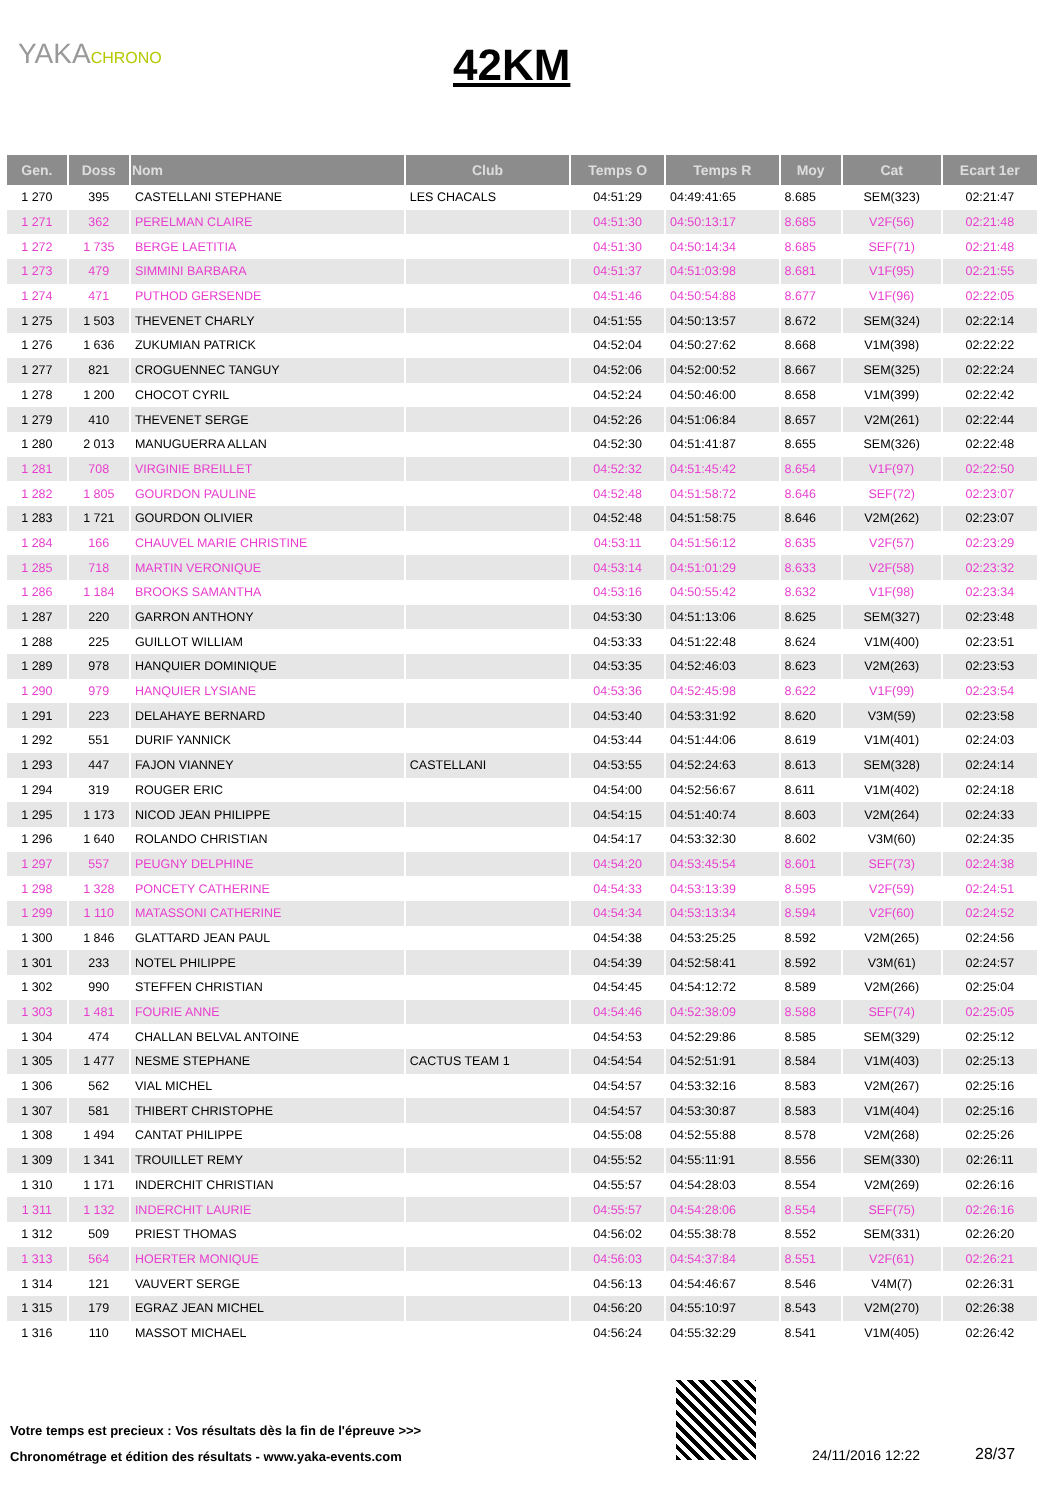YAKACHRONO
42KM
| Gen. | Doss | Nom | Club | Temps O | Temps R | Moy | Cat | Ecart 1er |
| --- | --- | --- | --- | --- | --- | --- | --- | --- |
| 1 270 | 395 | CASTELLANI STEPHANE | LES CHACALS | 04:51:29 | 04:49:41:65 | 8.685 | SEM(323) | 02:21:47 |
| 1 271 | 362 | PERELMAN CLAIRE | | 04:51:30 | 04:50:13:17 | 8.685 | V2F(56) | 02:21:48 |
| 1 272 | 1 735 | BERGE LAETITIA | | 04:51:30 | 04:50:14:34 | 8.685 | SEF(71) | 02:21:48 |
| 1 273 | 479 | SIMMINI BARBARA | | 04:51:37 | 04:51:03:98 | 8.681 | V1F(95) | 02:21:55 |
| 1 274 | 471 | PUTHOD GERSENDE | | 04:51:46 | 04:50:54:88 | 8.677 | V1F(96) | 02:22:05 |
| 1 275 | 1 503 | THEVENET CHARLY | | 04:51:55 | 04:50:13:57 | 8.672 | SEM(324) | 02:22:14 |
| 1 276 | 1 636 | ZUKUMIAN PATRICK | | 04:52:04 | 04:50:27:62 | 8.668 | V1M(398) | 02:22:22 |
| 1 277 | 821 | CROGUENNEC TANGUY | | 04:52:06 | 04:52:00:52 | 8.667 | SEM(325) | 02:22:24 |
| 1 278 | 1 200 | CHOCOT CYRIL | | 04:52:24 | 04:50:46:00 | 8.658 | V1M(399) | 02:22:42 |
| 1 279 | 410 | THEVENET SERGE | | 04:52:26 | 04:51:06:84 | 8.657 | V2M(261) | 02:22:44 |
| 1 280 | 2 013 | MANUGUERRA ALLAN | | 04:52:30 | 04:51:41:87 | 8.655 | SEM(326) | 02:22:48 |
| 1 281 | 708 | VIRGINIE BREILLET | | 04:52:32 | 04:51:45:42 | 8.654 | V1F(97) | 02:22:50 |
| 1 282 | 1 805 | GOURDON PAULINE | | 04:52:48 | 04:51:58:72 | 8.646 | SEF(72) | 02:23:07 |
| 1 283 | 1 721 | GOURDON OLIVIER | | 04:52:48 | 04:51:58:75 | 8.646 | V2M(262) | 02:23:07 |
| 1 284 | 166 | CHAUVEL MARIE CHRISTINE | | 04:53:11 | 04:51:56:12 | 8.635 | V2F(57) | 02:23:29 |
| 1 285 | 718 | MARTIN VERONIQUE | | 04:53:14 | 04:51:01:29 | 8.633 | V2F(58) | 02:23:32 |
| 1 286 | 1 184 | BROOKS SAMANTHA | | 04:53:16 | 04:50:55:42 | 8.632 | V1F(98) | 02:23:34 |
| 1 287 | 220 | GARRON ANTHONY | | 04:53:30 | 04:51:13:06 | 8.625 | SEM(327) | 02:23:48 |
| 1 288 | 225 | GUILLOT WILLIAM | | 04:53:33 | 04:51:22:48 | 8.624 | V1M(400) | 02:23:51 |
| 1 289 | 978 | HANQUIER DOMINIQUE | | 04:53:35 | 04:52:46:03 | 8.623 | V2M(263) | 02:23:53 |
| 1 290 | 979 | HANQUIER LYSIANE | | 04:53:36 | 04:52:45:98 | 8.622 | V1F(99) | 02:23:54 |
| 1 291 | 223 | DELAHAYE BERNARD | | 04:53:40 | 04:53:31:92 | 8.620 | V3M(59) | 02:23:58 |
| 1 292 | 551 | DURIF YANNICK | | 04:53:44 | 04:51:44:06 | 8.619 | V1M(401) | 02:24:03 |
| 1 293 | 447 | FAJON VIANNEY | CASTELLANI | 04:53:55 | 04:52:24:63 | 8.613 | SEM(328) | 02:24:14 |
| 1 294 | 319 | ROUGER ERIC | | 04:54:00 | 04:52:56:67 | 8.611 | V1M(402) | 02:24:18 |
| 1 295 | 1 173 | NICOD JEAN PHILIPPE | | 04:54:15 | 04:51:40:74 | 8.603 | V2M(264) | 02:24:33 |
| 1 296 | 1 640 | ROLANDO CHRISTIAN | | 04:54:17 | 04:53:32:30 | 8.602 | V3M(60) | 02:24:35 |
| 1 297 | 557 | PEUGNY DELPHINE | | 04:54:20 | 04:53:45:54 | 8.601 | SEF(73) | 02:24:38 |
| 1 298 | 1 328 | PONCETY CATHERINE | | 04:54:33 | 04:53:13:39 | 8.595 | V2F(59) | 02:24:51 |
| 1 299 | 1 110 | MATASSONI CATHERINE | | 04:54:34 | 04:53:13:34 | 8.594 | V2F(60) | 02:24:52 |
| 1 300 | 1 846 | GLATTARD JEAN PAUL | | 04:54:38 | 04:53:25:25 | 8.592 | V2M(265) | 02:24:56 |
| 1 301 | 233 | NOTEL PHILIPPE | | 04:54:39 | 04:52:58:41 | 8.592 | V3M(61) | 02:24:57 |
| 1 302 | 990 | STEFFEN CHRISTIAN | | 04:54:45 | 04:54:12:72 | 8.589 | V2M(266) | 02:25:04 |
| 1 303 | 1 481 | FOURIE ANNE | | 04:54:46 | 04:52:38:09 | 8.588 | SEF(74) | 02:25:05 |
| 1 304 | 474 | CHALLAN BELVAL ANTOINE | | 04:54:53 | 04:52:29:86 | 8.585 | SEM(329) | 02:25:12 |
| 1 305 | 1 477 | NESME STEPHANE | CACTUS TEAM 1 | 04:54:54 | 04:52:51:91 | 8.584 | V1M(403) | 02:25:13 |
| 1 306 | 562 | VIAL MICHEL | | 04:54:57 | 04:53:32:16 | 8.583 | V2M(267) | 02:25:16 |
| 1 307 | 581 | THIBERT CHRISTOPHE | | 04:54:57 | 04:53:30:87 | 8.583 | V1M(404) | 02:25:16 |
| 1 308 | 1 494 | CANTAT PHILIPPE | | 04:55:08 | 04:52:55:88 | 8.578 | V2M(268) | 02:25:26 |
| 1 309 | 1 341 | TROUILLET REMY | | 04:55:52 | 04:55:11:91 | 8.556 | SEM(330) | 02:26:11 |
| 1 310 | 1 171 | INDERCHIT CHRISTIAN | | 04:55:57 | 04:54:28:03 | 8.554 | V2M(269) | 02:26:16 |
| 1 311 | 1 132 | INDERCHIT LAURIE | | 04:55:57 | 04:54:28:06 | 8.554 | SEF(75) | 02:26:16 |
| 1 312 | 509 | PRIEST THOMAS | | 04:56:02 | 04:55:38:78 | 8.552 | SEM(331) | 02:26:20 |
| 1 313 | 564 | HOERTER MONIQUE | | 04:56:03 | 04:54:37:84 | 8.551 | V2F(61) | 02:26:21 |
| 1 314 | 121 | VAUVERT SERGE | | 04:56:13 | 04:54:46:67 | 8.546 | V4M(7) | 02:26:31 |
| 1 315 | 179 | EGRAZ JEAN MICHEL | | 04:56:20 | 04:55:10:97 | 8.543 | V2M(270) | 02:26:38 |
| 1 316 | 110 | MASSOT MICHAEL | | 04:56:24 | 04:55:32:29 | 8.541 | V1M(405) | 02:26:42 |
Votre temps est precieux : Vos résultats dès la fin de l'épreuve >>>
Chronométrage et édition des résultats - www.yaka-events.com
24/11/2016 12:22 28/37